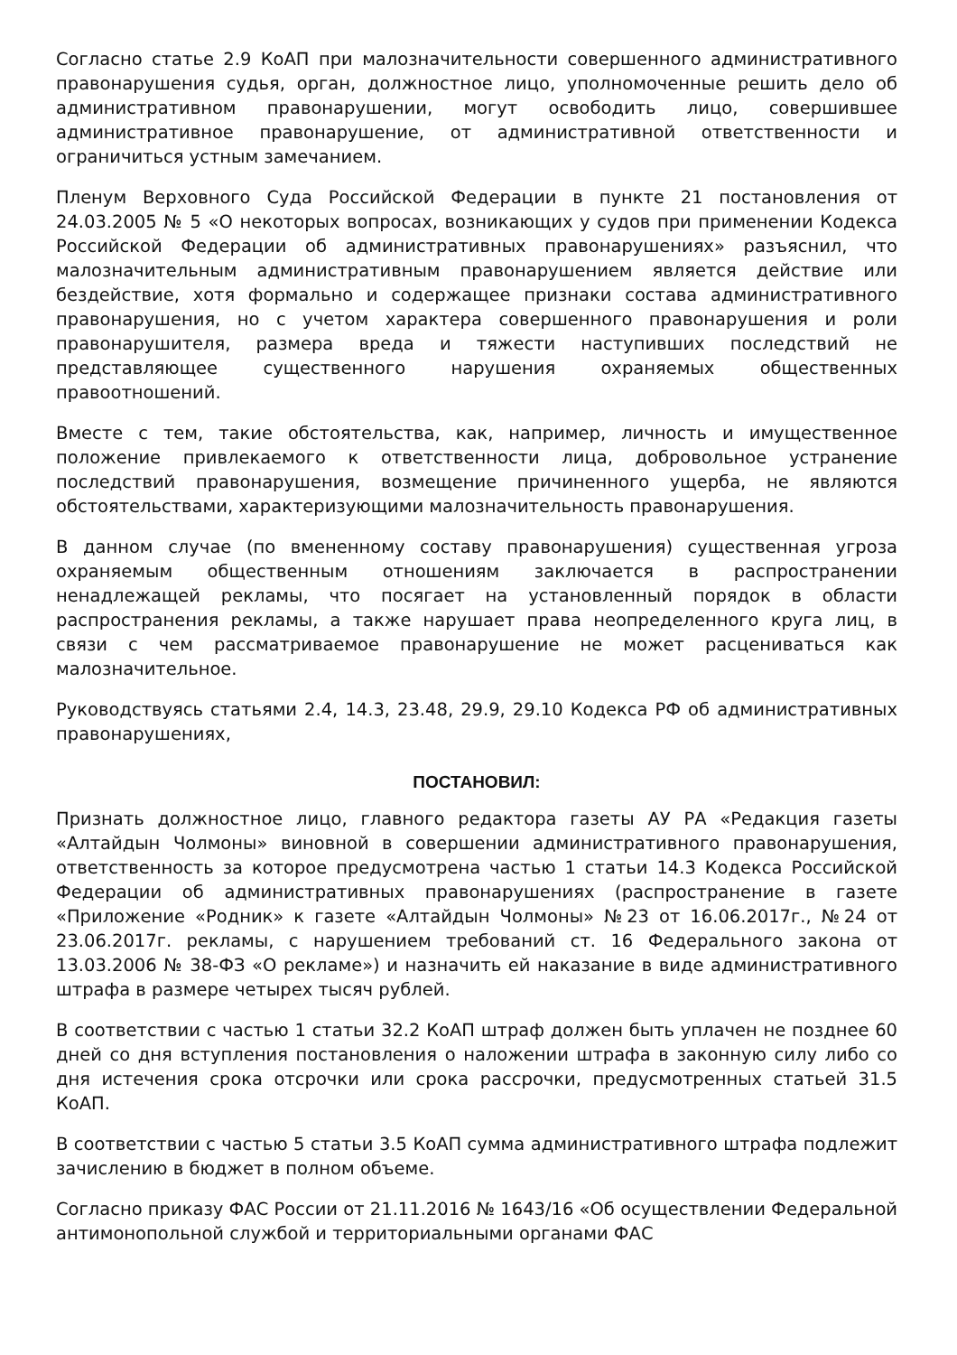Согласно статье 2.9 КоАП при малозначительности совершенного административного правонарушения судья, орган, должностное лицо, уполномоченные решить дело об административном правонарушении, могут освободить лицо, совершившее административное правонарушение, от административной ответственности и ограничиться устным замечанием.
Пленум Верховного Суда Российской Федерации в пункте 21 постановления от 24.03.2005 № 5 «О некоторых вопросах, возникающих у судов при применении Кодекса Российской Федерации об административных правонарушениях» разъяснил, что малозначительным административным правонарушением является действие или бездействие, хотя формально и содержащее признаки состава административного правонарушения, но с учетом характера совершенного правонарушения и роли правонарушителя, размера вреда и тяжести наступивших последствий не представляющее существенного нарушения охраняемых общественных правоотношений.
Вместе с тем, такие обстоятельства, как, например, личность и имущественное положение привлекаемого к ответственности лица, добровольное устранение последствий правонарушения, возмещение причиненного ущерба, не являются обстоятельствами, характеризующими малозначительность правонарушения.
В данном случае (по вмененному составу правонарушения) существенная угроза охраняемым общественным отношениям заключается в распространении ненадлежащей рекламы, что посягает на установленный порядок в области распространения рекламы, а также нарушает права неопределенного круга лиц, в связи с чем рассматриваемое правонарушение не может расцениваться как малозначительное.
Руководствуясь статьями 2.4, 14.3, 23.48, 29.9, 29.10 Кодекса РФ об административных правонарушениях,
ПОСТАНОВИЛ:
Признать должностное лицо, главного редактора газеты АУ РА «Редакция газеты «Алтайдын Чолмоны» виновной в совершении административного правонарушения, ответственность за которое предусмотрена частью 1 статьи 14.3 Кодекса Российской Федерации об административных правонарушениях (распространение в газете «Приложение «Родник» к газете «Алтайдын Чолмоны» №23 от 16.06.2017г., №24 от 23.06.2017г. рекламы, с нарушением требований ст. 16 Федерального закона от 13.03.2006 № 38-ФЗ «О рекламе») и назначить ей наказание в виде административного штрафа в размере четырех тысяч рублей.
В соответствии с частью 1 статьи 32.2 КоАП штраф должен быть уплачен не позднее 60 дней со дня вступления постановления о наложении штрафа в законную силу либо со дня истечения срока отсрочки или срока рассрочки, предусмотренных статьей 31.5 КоАП.
В соответствии с частью 5 статьи 3.5 КоАП сумма административного штрафа подлежит зачислению в бюджет в полном объеме.
Согласно приказу ФАС России от 21.11.2016 № 1643/16 «Об осуществлении Федеральной антимонопольной службой и территориальными органами ФАС